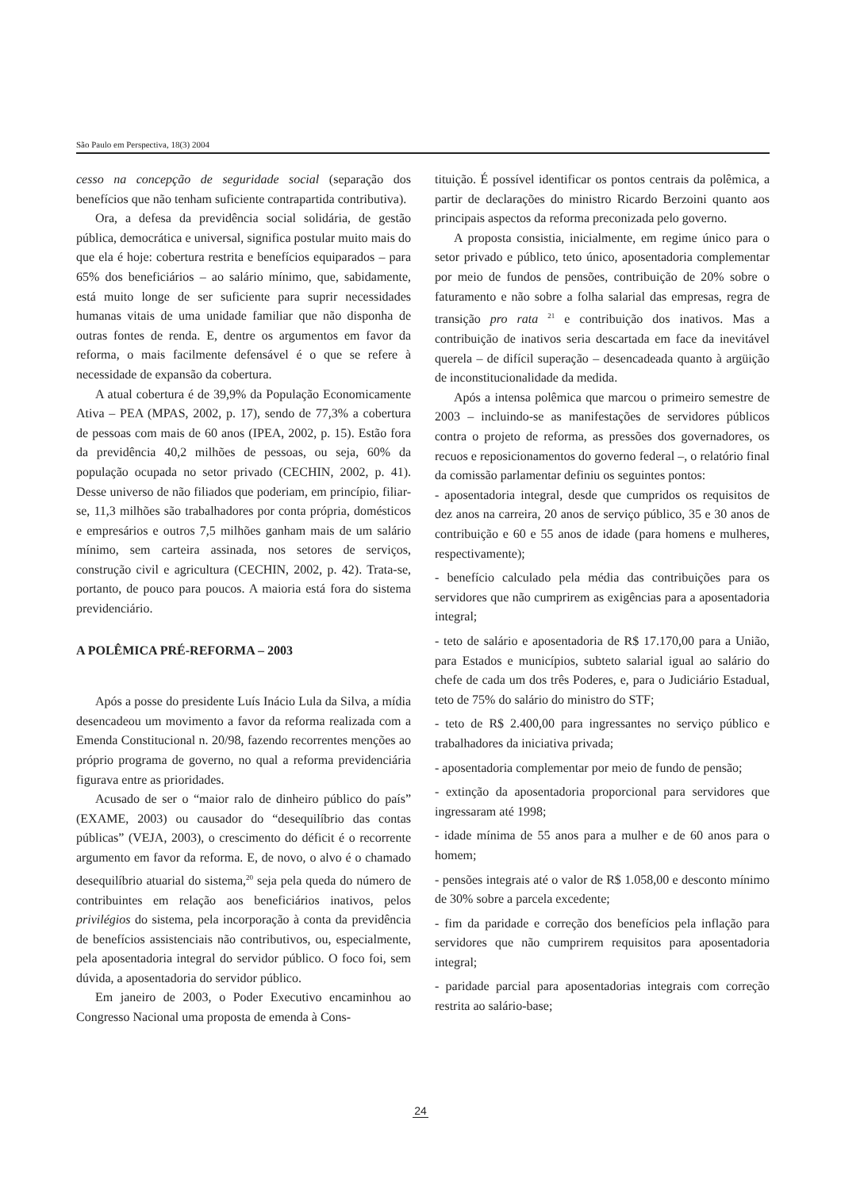São Paulo em Perspectiva, 18(3) 2004
cesso na concepção de seguridade social (separação dos benefícios que não tenham suficiente contrapartida contributiva).
Ora, a defesa da previdência social solidária, de gestão pública, democrática e universal, significa postular muito mais do que ela é hoje: cobertura restrita e benefícios equiparados – para 65% dos beneficiários – ao salário mínimo, que, sabidamente, está muito longe de ser suficiente para suprir necessidades humanas vitais de uma unidade familiar que não disponha de outras fontes de renda. E, dentre os argumentos em favor da reforma, o mais facilmente defensável é o que se refere à necessidade de expansão da cobertura.
A atual cobertura é de 39,9% da População Economicamente Ativa – PEA (MPAS, 2002, p. 17), sendo de 77,3% a cobertura de pessoas com mais de 60 anos (IPEA, 2002, p. 15). Estão fora da previdência 40,2 milhões de pessoas, ou seja, 60% da população ocupada no setor privado (CECHIN, 2002, p. 41). Desse universo de não filiados que poderiam, em princípio, filiar-se, 11,3 milhões são trabalhadores por conta própria, domésticos e empresários e outros 7,5 milhões ganham mais de um salário mínimo, sem carteira assinada, nos setores de serviços, construção civil e agricultura (CECHIN, 2002, p. 42). Trata-se, portanto, de pouco para poucos. A maioria está fora do sistema previdenciário.
A POLÊMICA PRÉ-REFORMA – 2003
Após a posse do presidente Luís Inácio Lula da Silva, a mídia desencadeou um movimento a favor da reforma realizada com a Emenda Constitucional n. 20/98, fazendo recorrentes menções ao próprio programa de governo, no qual a reforma previdenciária figurava entre as prioridades.
Acusado de ser o “maior ralo de dinheiro público do país” (EXAME, 2003) ou causador do “desequilíbrio das contas públicas” (VEJA, 2003), o crescimento do déficit é o recorrente argumento em favor da reforma. E, de novo, o alvo é o chamado desequilíbrio atuarial do sistema,<sup>20</sup> seja pela queda do número de contribuintes em relação aos beneficiários inativos, pelos privilégios do sistema, pela incorporação à conta da previdência de benefícios assistenciais não contributivos, ou, especialmente, pela aposentadoria integral do servidor público. O foco foi, sem dúvida, a aposentadoria do servidor público.
Em janeiro de 2003, o Poder Executivo encaminhou ao Congresso Nacional uma proposta de emenda à Cons-
tituição. É possível identificar os pontos centrais da polêmica, a partir de declarações do ministro Ricardo Berzoini quanto aos principais aspectos da reforma preconizada pelo governo.
A proposta consistia, inicialmente, em regime único para o setor privado e público, teto único, aposentadoria complementar por meio de fundos de pensões, contribuição de 20% sobre o faturamento e não sobre a folha salarial das empresas, regra de transição pro rata <sup>21</sup> e contribuição dos inativos. Mas a contribuição de inativos seria descartada em face da inevitável querela – de difícil superação – desencadeada quanto à argüição de inconstitucionalidade da medida.
Após a intensa polêmica que marcou o primeiro semestre de 2003 – incluindo-se as manifestações de servidores públicos contra o projeto de reforma, as pressões dos governadores, os recuos e reposicionamentos do governo federal –, o relatório final da comissão parlamentar definiu os seguintes pontos:
- aposentadoria integral, desde que cumpridos os requisitos de dez anos na carreira, 20 anos de serviço público, 35 e 30 anos de contribuição e 60 e 55 anos de idade (para homens e mulheres, respectivamente);
- benefício calculado pela média das contribuições para os servidores que não cumprirem as exigências para a aposentadoria integral;
- teto de salário e aposentadoria de R$ 17.170,00 para a União, para Estados e municípios, subteto salarial igual ao salário do chefe de cada um dos três Poderes, e, para o Judiciário Estadual, teto de 75% do salário do ministro do STF;
- teto de R$ 2.400,00 para ingressantes no serviço público e trabalhadores da iniciativa privada;
- aposentadoria complementar por meio de fundo de pensão;
- extinção da aposentadoria proporcional para servidores que ingressaram até 1998;
- idade mínima de 55 anos para a mulher e de 60 anos para o homem;
- pensões integrais até o valor de R$ 1.058,00 e desconto mínimo de 30% sobre a parcela excedente;
- fim da paridade e correção dos benefícios pela inflação para servidores que não cumprirem requisitos para aposentadoria integral;
- paridade parcial para aposentadorias integrais com correção restrita ao salário-base;
24